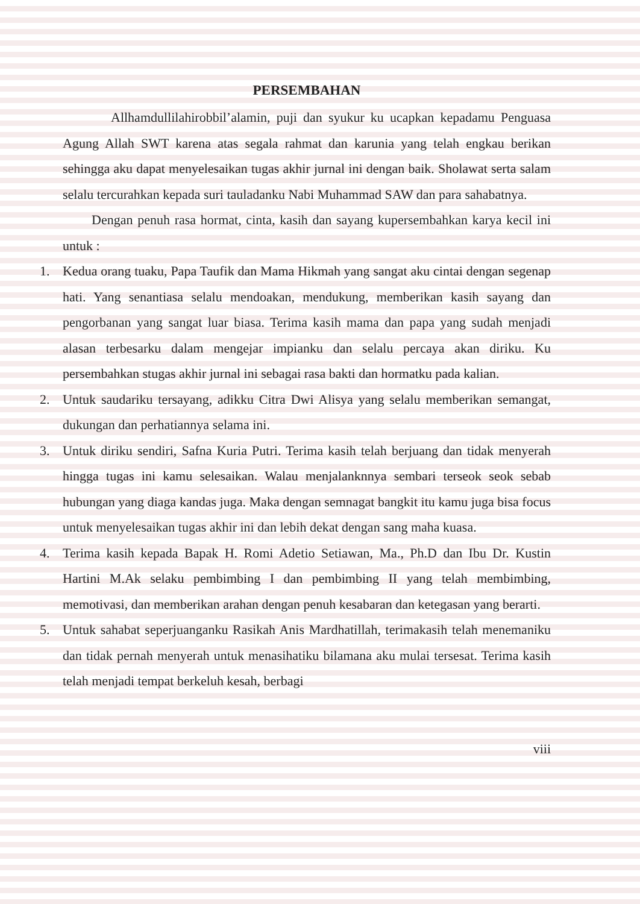PERSEMBAHAN
Allhamdullilahirobbil’alamin, puji dan syukur ku ucapkan kepadamu Penguasa Agung Allah SWT karena atas segala rahmat dan karunia yang telah engkau berikan sehingga aku dapat menyelesaikan tugas akhir jurnal ini dengan baik. Sholawat serta salam selalu tercurahkan kepada suri tauladanku Nabi Muhammad SAW dan para sahabatnya.
Dengan penuh rasa hormat, cinta, kasih dan sayang kupersembahkan karya kecil ini untuk :
1. Kedua orang tuaku, Papa Taufik dan Mama Hikmah yang sangat aku cintai dengan segenap hati. Yang senantiasa selalu mendoakan, mendukung, memberikan kasih sayang dan pengorbanan yang sangat luar biasa. Terima kasih mama dan papa yang sudah menjadi alasan terbesarku dalam mengejar impianku dan selalu percaya akan diriku. Ku persembahkan stugas akhir jurnal ini sebagai rasa bakti dan hormatku pada kalian.
2. Untuk saudariku tersayang, adikku Citra Dwi Alisya yang selalu memberikan semangat, dukungan dan perhatiannya selama ini.
3. Untuk diriku sendiri, Safna Kuria Putri. Terima kasih telah berjuang dan tidak menyerah hingga tugas ini kamu selesaikan. Walau menjalanknnya sembari terseok seok sebab hubungan yang diaga kandas juga. Maka dengan semnagat bangkit itu kamu juga bisa focus untuk menyelesaikan tugas akhir ini dan lebih dekat dengan sang maha kuasa.
4. Terima kasih kepada Bapak H. Romi Adetio Setiawan, Ma., Ph.D dan Ibu Dr. Kustin Hartini M.Ak selaku pembimbing I dan pembimbing II yang telah membimbing, memotivasi, dan memberikan arahan dengan penuh kesabaran dan ketegasan yang berarti.
5. Untuk sahabat seperjuanganku Rasikah Anis Mardhatillah, terimakasih telah menemaniku dan tidak pernah menyerah untuk menasihatiku bilamana aku mulai tersesat. Terima kasih telah menjadi tempat berkeluh kesah, berbagi
viii